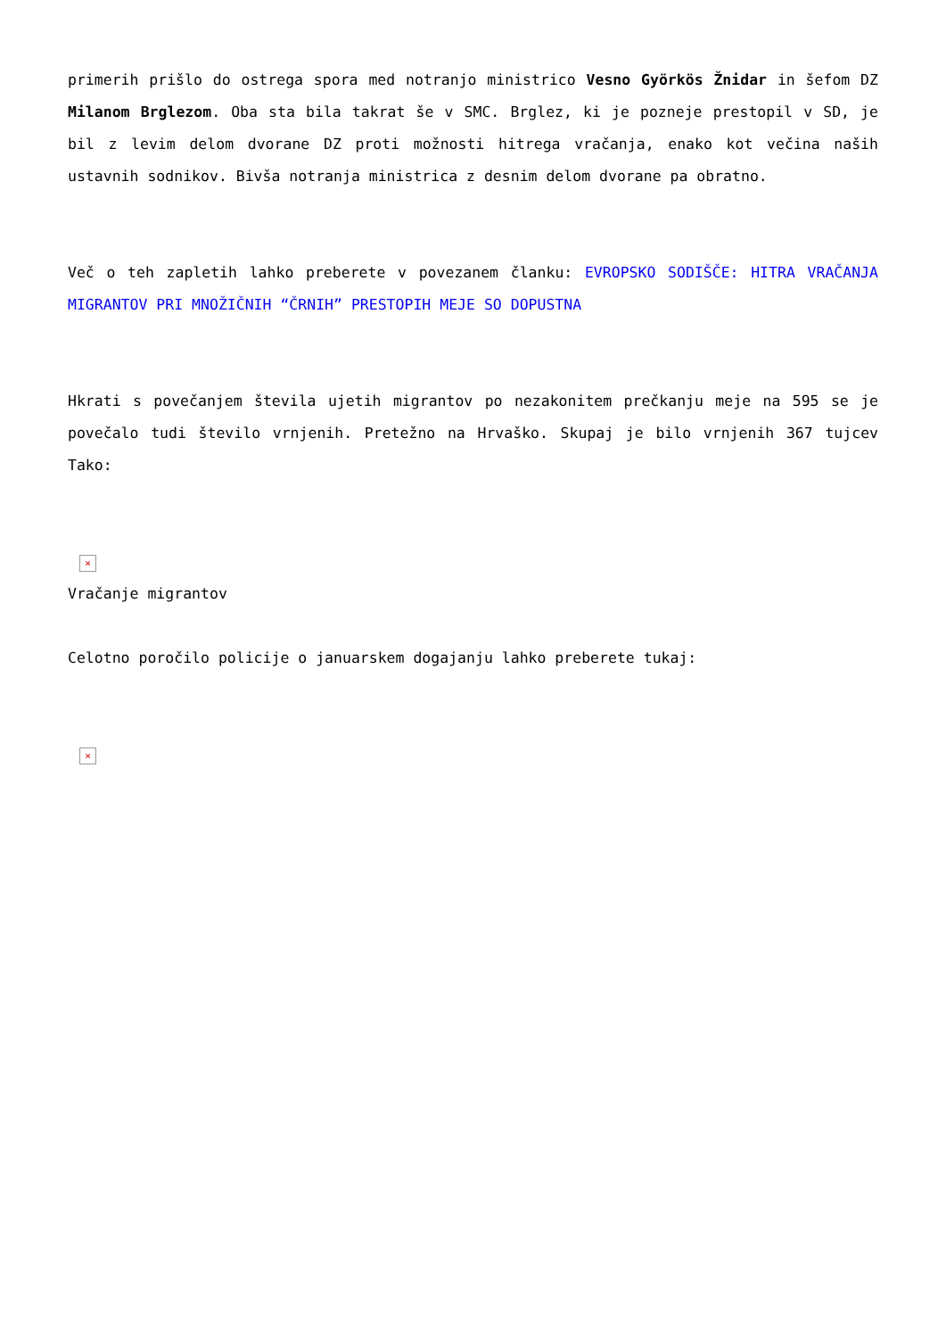primerih prišlo do ostrega spora med notranjo ministrico Vesno Györkös Žnidar in šefom DZ Milanom Brglezom. Oba sta bila takrat še v SMC. Brglez, ki je pozneje prestopil v SD, je bil z levim delom dvorane DZ proti možnosti hitrega vračanja, enako kot večina naših ustavnih sodnikov. Bivša notranja ministrica z desnim delom dvorane pa obratno.
Več o teh zapletih lahko preberete v povezanem članku: EVROPSKO SODIŠČE: HITRA VRAČANJA MIGRANTOV PRI MNOŽIČNIH “ČRNIH” PRESTOPIH MEJE SO DOPUSTNA
Hkrati s povečanjem števila ujetih migrantov po nezakonitem prečkanju meje na 595 se je povečalo tudi število vrnjenih. Pretežno na Hrvaško. Skupaj je bilo vrnjenih 367 tujcev Tako:
×
Vračanje migrantov
Celotno poročilo policije o januarskem dogajanju lahko preberete tukaj:
×